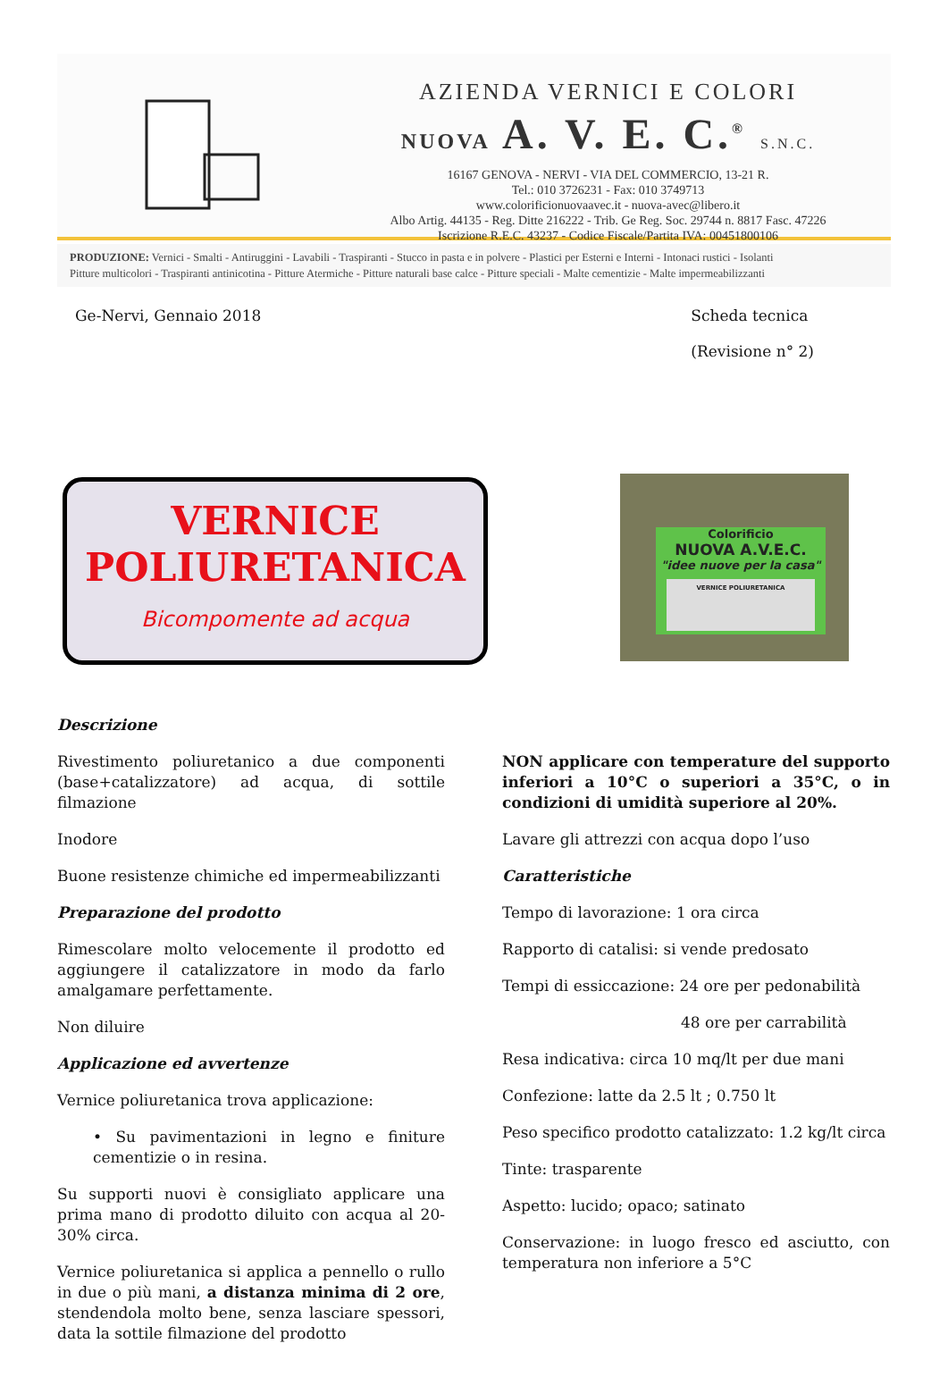®
AZIENDA VERNICI E COLORI
NUOVA A. V. E. C.<sup>®</sup> S.N.C.
16167 GENOVA - NERVI - VIA DEL COMMERCIO, 13-21 R.
Tel.: 010 3726231 - Fax: 010 3749713
www.colorificionuovaavec.it - nuova-avec@libero.it
Albo Artig. 44135 - Reg. Ditte 216222 - Trib. Ge Reg. Soc. 29744 n. 8817 Fasc. 47226
Iscrizione R.E.C. 43237 - Codice Fiscale/Partita IVA: 00451800106
PRODUZIONE: Vernici - Smalti - Antiruggini - Lavabili - Traspiranti - Stucco in pasta e in polvere - Plastici per Esterni e Interni - Intonaci rustici - Isolanti
Pitture multicolori - Traspiranti antinicotina - Pitture Atermiche - Pitture naturali base calce - Pitture speciali - Malte cementizie - Malte impermeabilizzanti
Ge-Nervi, Gennaio 2018 Scheda tecnica
(Revisione n° 2)
VERNICE
POLIURETANICA
Bicompomente ad acqua
Colorificio
NUOVA A.V.E.C.
"idee nuove per la casa"
VERNICE POLIURETANICA
Descrizione
Rivestimento poliuretanico a due componenti (base+catalizzatore) ad acqua, di sottile filmazione
Inodore
Buone resistenze chimiche ed impermeabilizzanti
Preparazione del prodotto
Rimescolare molto velocemente il prodotto ed aggiungere il catalizzatore in modo da farlo amalgamare perfettamente.
Non diluire
Applicazione ed avvertenze
Vernice poliuretanica trova applicazione:
• Su pavimentazioni in legno e finiture cementizie o in resina.
Su supporti nuovi è consigliato applicare una prima mano di prodotto diluito con acqua al 20-30% circa.
Vernice poliuretanica si applica a pennello o rullo in due o più mani, a distanza minima di 2 ore, stendendola molto bene, senza lasciare spessori, data la sottile filmazione del prodotto
NON applicare con temperature del supporto inferiori a 10°C o superiori a 35°C, o in condizioni di umidità superiore al 20%.
Lavare gli attrezzi con acqua dopo l’uso
Caratteristiche
Tempo di lavorazione: 1 ora circa
Rapporto di catalisi: si vende predosato
Tempi di essiccazione: 24 ore per pedonabilità
48 ore per carrabilità
Resa indicativa: circa 10 mq/lt per due mani
Confezione: latte da 2.5 lt ; 0.750 lt
Peso specifico prodotto catalizzato: 1.2 kg/lt circa
Tinte: trasparente
Aspetto: lucido; opaco; satinato
Conservazione: in luogo fresco ed asciutto, con temperatura non inferiore a 5°C